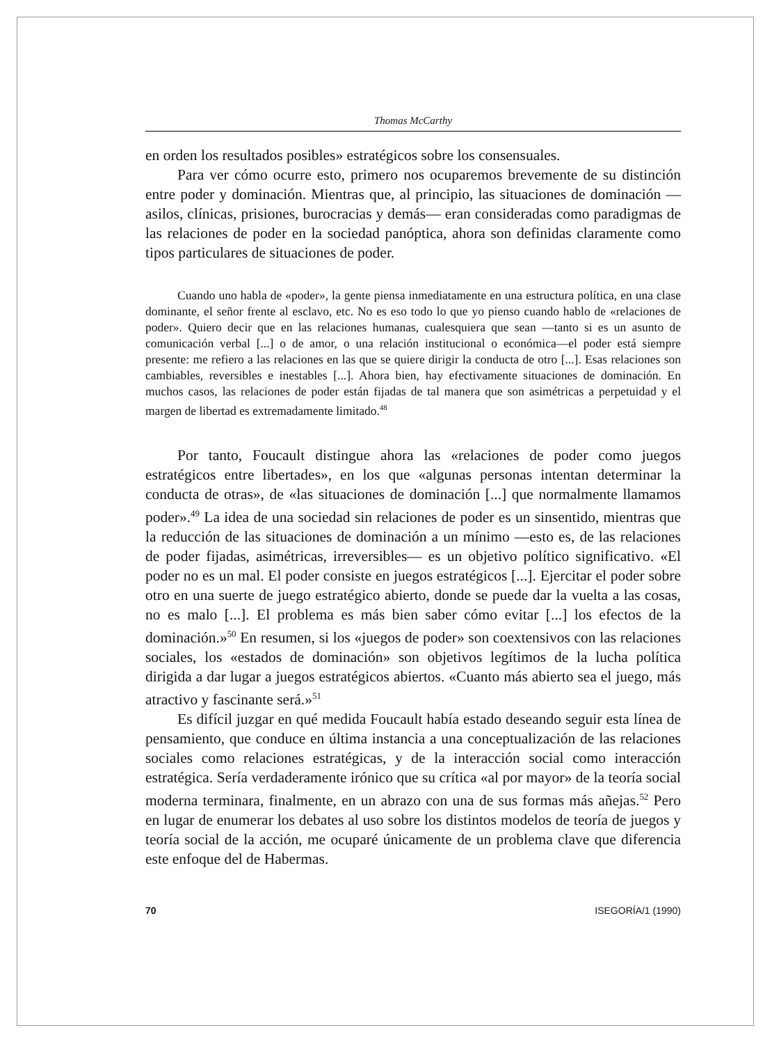Thomas McCarthy
en orden los resultados posibles» estratégicos sobre los consensuales.
Para ver cómo ocurre esto, primero nos ocuparemos brevemente de su distinción entre poder y dominación. Mientras que, al principio, las situaciones de dominación —asilos, clínicas, prisiones, burocracias y demás— eran consideradas como paradigmas de las relaciones de poder en la sociedad panóptica, ahora son definidas claramente como tipos particulares de situaciones de poder.
Cuando uno habla de «poder», la gente piensa inmediatamente en una estructura política, en una clase dominante, el señor frente al esclavo, etc. No es eso todo lo que yo pienso cuando hablo de «relaciones de poder». Quiero decir que en las relaciones humanas, cualesquiera que sean —tanto si es un asunto de comunicación verbal [...] o de amor, o una relación institucional o económica—el poder está siempre presente: me refiero a las relaciones en las que se quiere dirigir la conducta de otro [...]. Esas relaciones son cambiables, reversibles e inestables [...]. Ahora bien, hay efectivamente situaciones de dominación. En muchos casos, las relaciones de poder están fijadas de tal manera que son asimétricas a perpetuidad y el margen de libertad es extremadamente limitado.<sup>48</sup>
Por tanto, Foucault distingue ahora las «relaciones de poder como juegos estratégicos entre libertades», en los que «algunas personas intentan determinar la conducta de otras», de «las situaciones de dominación [...] que normalmente llamamos poder».<sup>49</sup> La idea de una sociedad sin relaciones de poder es un sinsentido, mientras que la reducción de las situaciones de dominación a un mínimo —esto es, de las relaciones de poder fijadas, asimétricas, irreversibles— es un objetivo político significativo. «El poder no es un mal. El poder consiste en juegos estratégicos [...]. Ejercitar el poder sobre otro en una suerte de juego estratégico abierto, donde se puede dar la vuelta a las cosas, no es malo [...]. El problema es más bien saber cómo evitar [...] los efectos de la dominación.»<sup>50</sup> En resumen, si los «juegos de poder» son coextensivos con las relaciones sociales, los «estados de dominación» son objetivos legítimos de la lucha política dirigida a dar lugar a juegos estratégicos abiertos. «Cuanto más abierto sea el juego, más atractivo y fascinante será.»<sup>51</sup>
Es difícil juzgar en qué medida Foucault había estado deseando seguir esta línea de pensamiento, que conduce en última instancia a una conceptualización de las relaciones sociales como relaciones estratégicas, y de la interacción social como interacción estratégica. Sería verdaderamente irónico que su crítica «al por mayor» de la teoría social moderna terminara, finalmente, en un abrazo con una de sus formas más añejas.<sup>52</sup> Pero en lugar de enumerar los debates al uso sobre los distintos modelos de teoría de juegos y teoría social de la acción, me ocuparé únicamente de un problema clave que diferencia este enfoque del de Habermas.
70 ISEGORÍA/1 (1990)